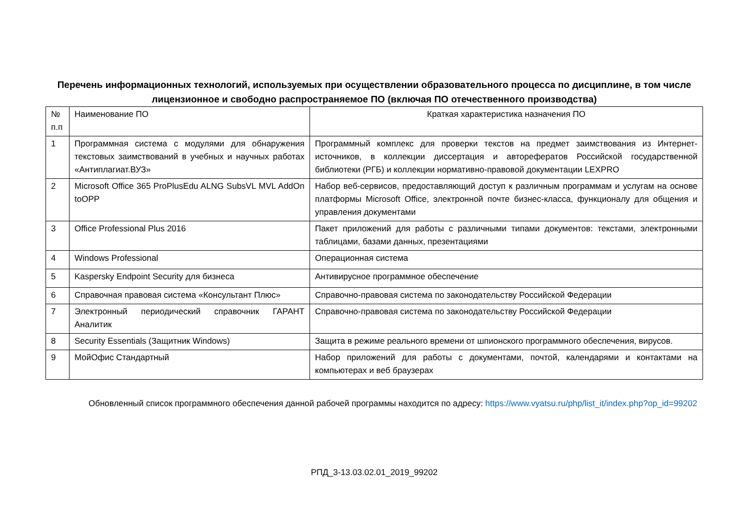Перечень информационных технологий, используемых при осуществлении образовательного процесса по дисциплине, в том числе лицензионное и свободно распространяемое ПО (включая ПО отечественного производства)
| № п.п | Наименование ПО | Краткая характеристика назначения ПО |
| --- | --- | --- |
| 1 | Программная система с модулями для обнаружения текстовых заимствований в учебных и научных работах «Антиплагиат.ВУЗ» | Программный комплекс для проверки текстов на предмет заимствования из Интернет-источников, в коллекции диссертация и авторефератов Российской государственной библиотеки (РГБ) и коллекции нормативно-правовой документации LEXPRO |
| 2 | Microsoft Office 365 ProPlusEdu ALNG SubsVL MVL AddOn toOPP | Набор веб-сервисов, предоставляющий доступ к различным программам и услугам на основе платформы Microsoft Office, электронной почте бизнес-класса, функционалу для общения и управления документами |
| 3 | Office Professional Plus 2016 | Пакет приложений для работы с различными типами документов: текстами, электронными таблицами, базами данных, презентациями |
| 4 | Windows Professional | Операционная система |
| 5 | Kaspersky Endpoint Security для бизнеса | Антивирусное программное обеспечение |
| 6 | Справочная правовая система «Консультант Плюс» | Справочно-правовая система по законодательству Российской Федерации |
| 7 | Электронный периодический справочник ГАРАНТ Аналитик | Справочно-правовая система по законодательству Российской Федерации |
| 8 | Security Essentials (Защитник Windows) | Защита в режиме реального времени от шпионского программного обеспечения, вирусов. |
| 9 | МойОфис Стандартный | Набор приложений для работы с документами, почтой, календарями и контактами на компьютерах и веб браузерах |
Обновленный список программного обеспечения данной рабочей программы находится по адресу: https://www.vyatsu.ru/php/list_it/index.php?op_id=99202
РПД_3-13.03.02.01_2019_99202